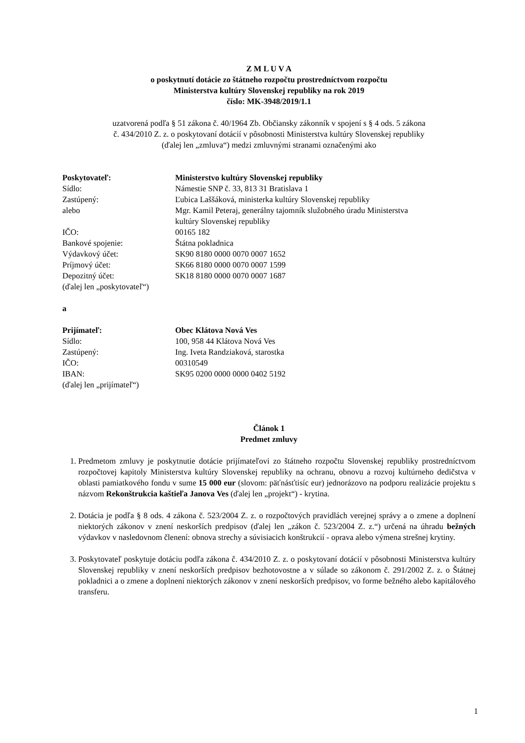Z M L U V A
o poskytnutí dotácie zo štátneho rozpočtu prostredníctvom rozpočtu
Ministerstva kultúry Slovenskej republiky na rok 2019
číslo: MK-3948/2019/1.1
uzatvorená podľa § 51 zákona č. 40/1964 Zb. Občiansky zákonník v spojení s § 4 ods. 5 zákona
č. 434/2010 Z. z. o poskytovaní dotácií v pôsobnosti Ministerstva kultúry Slovenskej republiky
(ďalej len „zmluva“) medzi zmluvnými stranami označenými ako
| Poskytovateľ: | Ministerstvo kultúry Slovenskej republiky |
| Sídlo: | Námestie SNP č. 33, 813 31 Bratislava 1 |
| Zastúpený: | Ľubica Laššáková, ministerka kultúry Slovenskej republiky |
| alebo | Mgr. Kamil Peteraj, generálny tajomník služobného úradu Ministerstva kultúry Slovenskej republiky |
| IČO: | 00165 182 |
| Bankové spojenie: | Štátna pokladnica |
| Výdavkový účet: | SK90 8180 0000 0070 0007 1652 |
| Príjmový účet: | SK66 8180 0000 0070 0007 1599 |
| Depozitný účet: | SK18 8180 0000 0070 0007 1687 |
| (ďalej len „poskytovateľ“) | |
a
| Prijímateľ: | Obec Klátova Nová Ves |
| Sídlo: | 100, 958 44 Klátova Nová Ves |
| Zastúpený: | Ing. Iveta Randziaková, starostka |
| IČO: | 00310549 |
| IBAN: | SK95 0200 0000 0000 0402 5192 |
| (ďalej len „prijímateľ“) | |
Článok 1
Predmet zmluvy
1. Predmetom zmluvy je poskytnutie dotácie prijímateľovi zo štátneho rozpočtu Slovenskej republiky prostredníctvom rozpočtovej kapitoly Ministerstva kultúry Slovenskej republiky na ochranu, obnovu a rozvoj kultúrneho dedičstva v oblasti pamiatkového fondu v sume 15 000 eur (slovom: päťnásťtisíc eur) jednorázovo na podporu realizácie projektu s názvom Rekonštrukcia kaštieľa Janova Ves (ďalej len „projekt“) - krytina.
2. Dotácia je podľa § 8 ods. 4 zákona č. 523/2004 Z. z. o rozpočtových pravidlách verejnej správy a o zmene a doplnení niektorých zákonov v znení neskorších predpisov (ďalej len „zákon č. 523/2004 Z. z.“) určená na úhradu bežných výdavkov v nasledovnom členení: obnova strechy a súvisiacich konštrukcií - oprava alebo výmena strešnej krytiny.
3. Poskytovateľ poskytuje dotáciu podľa zákona č. 434/2010 Z. z. o poskytovaní dotácií v pôsobnosti Ministerstva kultúry Slovenskej republiky v znení neskorších predpisov bezhotovostne a v súlade so zákonom č. 291/2002 Z. z. o Štátnej pokladnici a o zmene a doplnení niektorých zákonov v znení neskorších predpisov, vo forme bežného alebo kapitálového transferu.
1